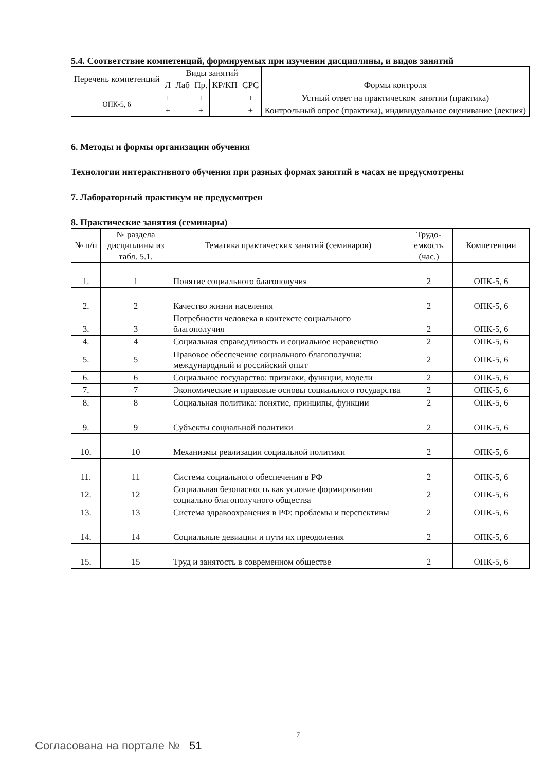5.4. Соответствие компетенций, формируемых при изучении дисциплины, и видов занятий
| Перечень компетенций | Виды занятий | | | | | Формы контроля |
| --- | --- | --- | --- | --- | --- | --- |
| | Л | Лаб | Пр. | КР/КП | СРС | |
| ОПК-5, 6 | + | | + | | + | Устный ответ на практическом занятии (практика) |
| | + | | + | | + | Контрольный опрос (практика), индивидуальное оценивание (лекция) |
6. Методы и формы организации обучения
Технологии интерактивного обучения при разных формах занятий в часах не предусмотрены
7. Лабораторный практикум не предусмотрен
8. Практические занятия (семинары)
| № п/п | № раздела дисциплины из табл. 5.1. | Тематика практических занятий (семинаров) | Трудо-емкость (час.) | Компетенции |
| --- | --- | --- | --- | --- |
| 1. | 1 | Понятие социального благополучия | 2 | ОПК-5, 6 |
| 2. | 2 | Качество жизни населения | 2 | ОПК-5, 6 |
| 3. | 3 | Потребности человека в контексте социального благополучия | 2 | ОПК-5, 6 |
| 4. | 4 | Социальная справедливость и социальное неравенство | 2 | ОПК-5, 6 |
| 5. | 5 | Правовое обеспечение социального благополучия: международный и российский опыт | 2 | ОПК-5, 6 |
| 6. | 6 | Социальное государство: признаки, функции, модели | 2 | ОПК-5, 6 |
| 7. | 7 | Экономические и правовые основы социального государства | 2 | ОПК-5, 6 |
| 8. | 8 | Социальная политика: понятие, принципы, функции | 2 | ОПК-5, 6 |
| 9. | 9 | Субъекты социальной политики | 2 | ОПК-5, 6 |
| 10. | 10 | Механизмы реализации социальной политики | 2 | ОПК-5, 6 |
| 11. | 11 | Система социального обеспечения в РФ | 2 | ОПК-5, 6 |
| 12. | 12 | Социальная безопасность как условие формирования социально благополучного общества | 2 | ОПК-5, 6 |
| 13. | 13 | Система здравоохранения в РФ: проблемы и перспективы | 2 | ОПК-5, 6 |
| 14. | 14 | Социальные девиации и пути их преодоления | 2 | ОПК-5, 6 |
| 15. | 15 | Труд и занятость в современном обществе | 2 | ОПК-5, 6 |
7
Согласована на портале № 51